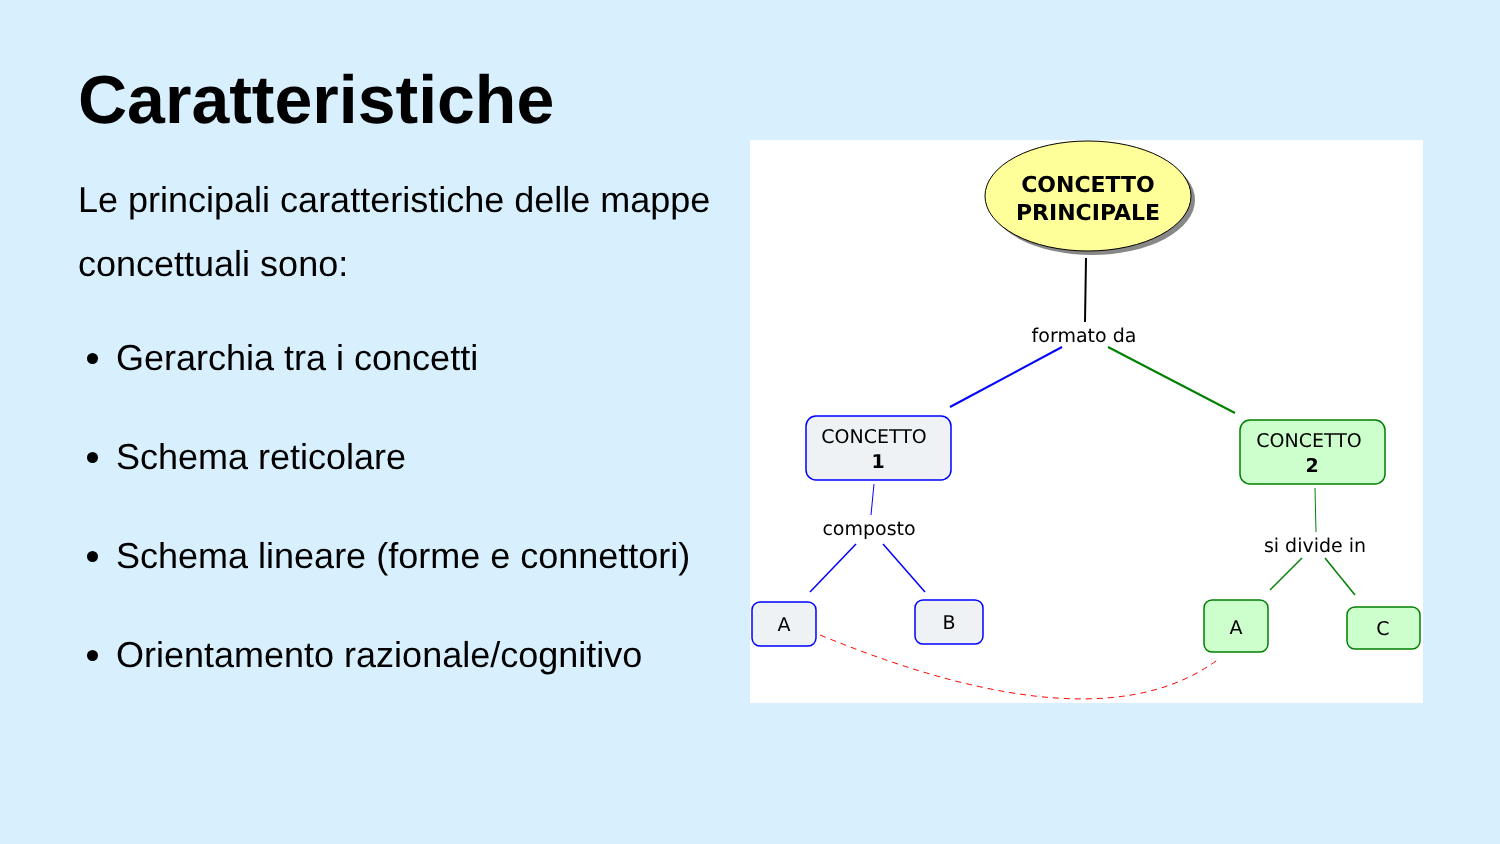Caratteristiche
Le principali caratteristiche delle mappe concettuali sono:
Gerarchia tra i concetti
Schema reticolare
Schema lineare (forme e connettori)
Orientamento razionale/cognitivo
CONCETTO
PRINCIPALE
formato da
CONCETTO
1
CONCETTO
2
composto
si divide in
A
B
A
C